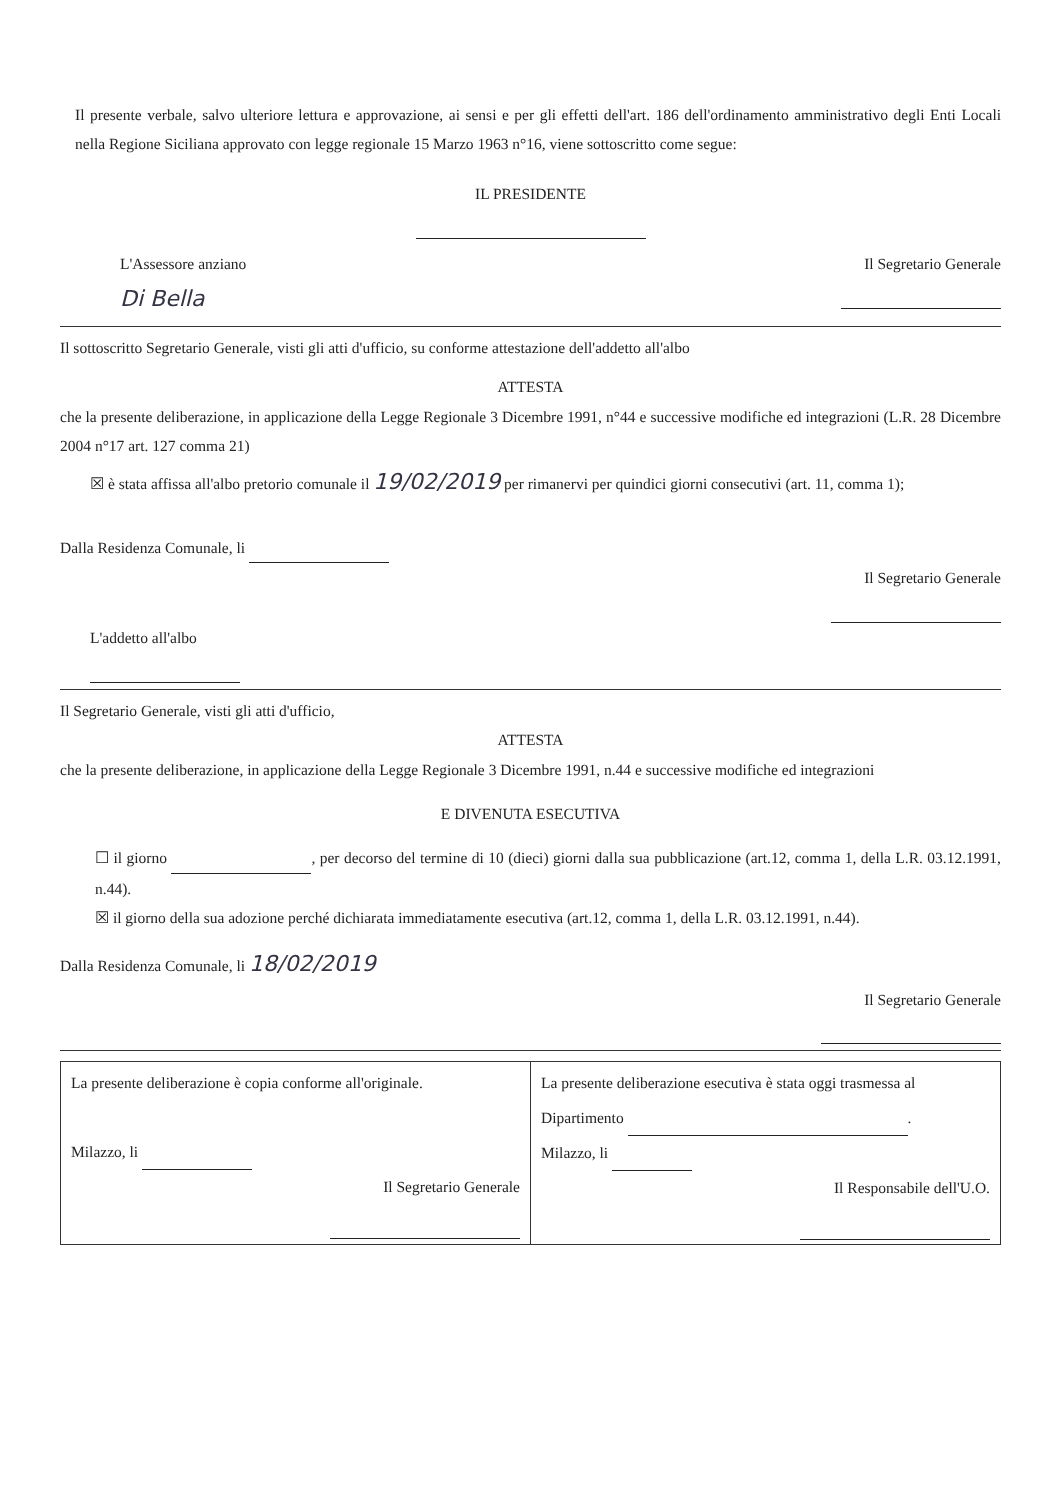Il presente verbale, salvo ulteriore lettura e approvazione, ai sensi e per gli effetti dell'art. 186 dell'ordinamento amministrativo degli Enti Locali nella Regione Siciliana approvato con legge regionale 15 Marzo 1963 n°16, viene sottoscritto come segue:
IL PRESIDENTE
L'Assessore anziano
Di Bella
Il Segretario Generale
Il sottoscritto Segretario Generale, visti gli atti d'ufficio, su conforme attestazione dell'addetto all'albo
ATTESTA
che la presente deliberazione, in applicazione della Legge Regionale 3 Dicembre 1991, n°44 e successive modifiche ed integrazioni (L.R. 28 Dicembre 2004 n°17 art. 127 comma 21)
☒ è stata affissa all'albo pretorio comunale il 19/02/2019 per rimanervi per quindici giorni consecutivi (art. 11, comma 1);
Dalla Residenza Comunale, li
Il Segretario Generale
L'addetto all'albo
Il Segretario Generale, visti gli atti d'ufficio,
ATTESTA
che la presente deliberazione, in applicazione della Legge Regionale 3 Dicembre 1991, n.44 e successive modifiche ed integrazioni
E DIVENUTA ESECUTIVA
☐ il giorno , per decorso del termine di 10 (dieci) giorni dalla sua pubblicazione (art.12, comma 1, della L.R. 03.12.1991, n.44).
☒ il giorno della sua adozione perché dichiarata immediatamente esecutiva (art.12, comma 1, della L.R. 03.12.1991, n.44).
Dalla Residenza Comunale, li 18/02/2019
Il Segretario Generale
| La presente deliberazione è copia conforme all'originale. Milazzo, li Il Segretario Generale | La presente deliberazione esecutiva è stata oggi trasmessa al Dipartimento . Milazzo, li Il Responsabile dell'U.O. |